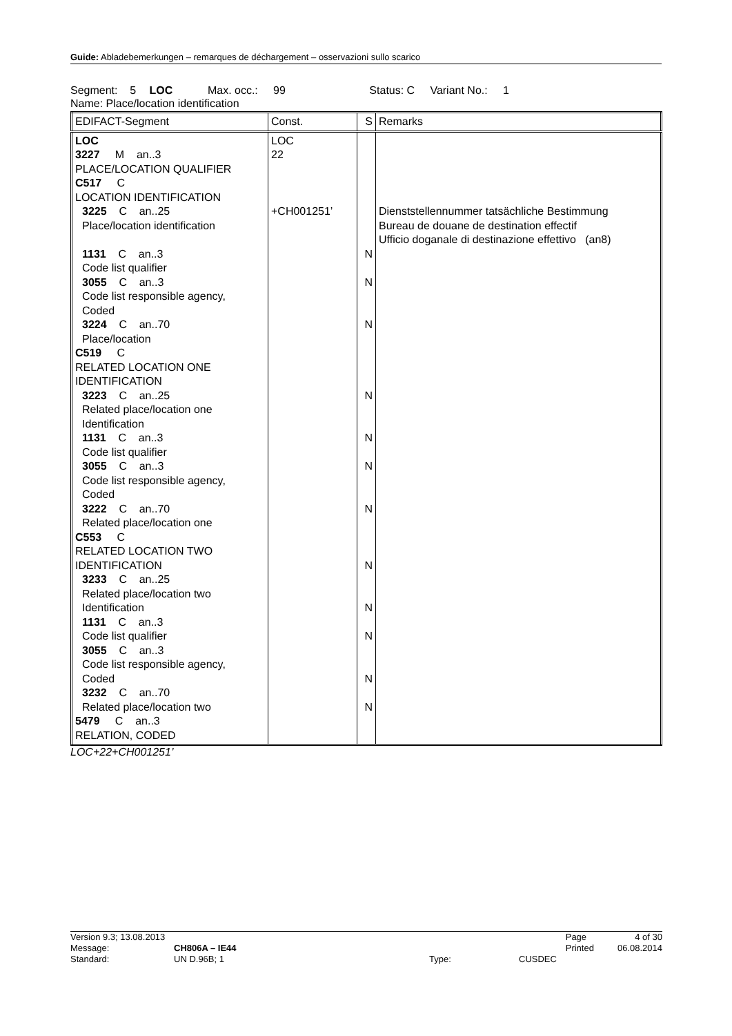Guide: Abladebemerkungen – remarques de déchargement – osservazioni sullo scarico
Segment: 5 LOC Max. occ.: 99 Status: C Variant No.: 1
Name: Place/location identification
| EDIFACT-Segment | Const. | S | Remarks |
| --- | --- | --- | --- |
| LOC 3227 M an..3 PLACE/LOCATION QUALIFIER C517 C LOCATION IDENTIFICATION 3225 C an..25 Place/location identification 1131 C an..3 Code list qualifier 3055 C an..3 Code list responsible agency, Coded 3224 C an..70 Place/location C519 C RELATED LOCATION ONE IDENTIFICATION 3223 C an..25 Related place/location one Identification 1131 C an..3 Code list qualifier 3055 C an..3 Code list responsible agency, Coded 3222 C an..70 Related place/location one C553 C RELATED LOCATION TWO IDENTIFICATION 3233 C an..25 Related place/location two Identification 1131 C an..3 Code list qualifier 3055 C an..3 Code list responsible agency, Coded 3232 C an..70 Related place/location two 5479 C an..3 RELATION, CODED | LOC 22 +CH001251’ | N N N N N N N N N N N N | Dienststellennummer tatsächliche Bestimmung Bureau de douane de destination effectif Ufficio doganale di destinazione effettivo (an8) |
LOC+22+CH001251’
| Version 9.3; 13.08.2013 | | | | Page | 4 of 30 |
| Message: | CH806A – IE44 | | | Printed | 06.08.2014 |
| Standard: | UN D.96B; 1 | Type: | CUSDEC | | |